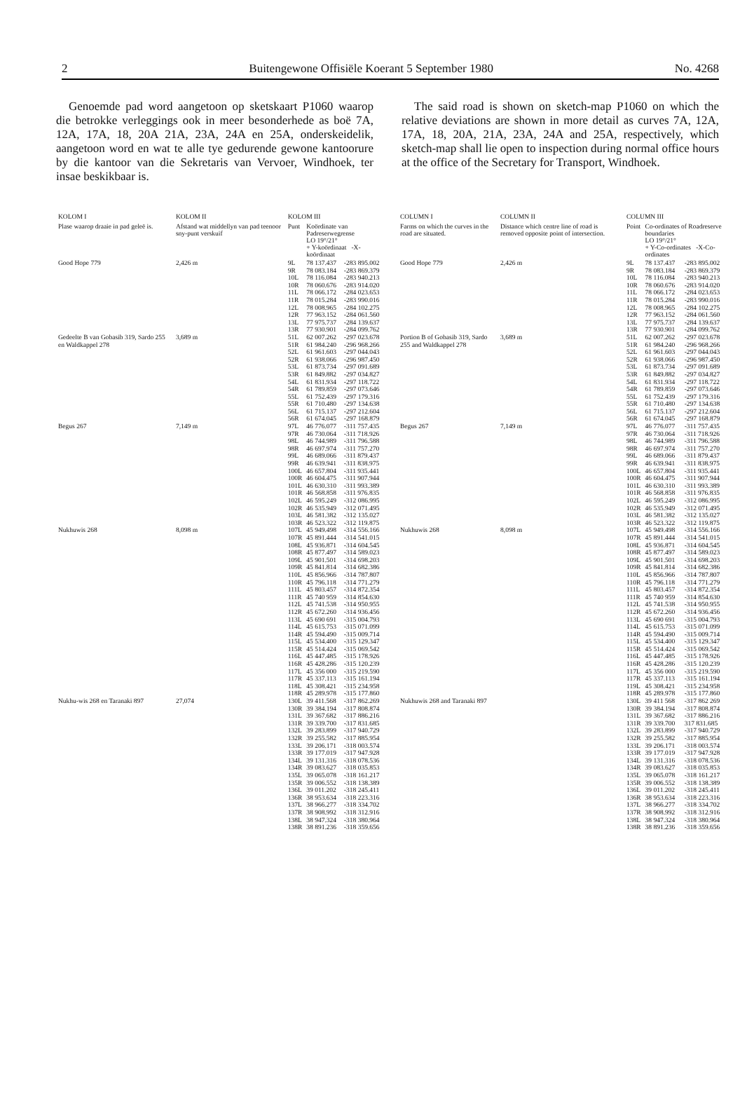2 Buitengewone Offisiële Koerant 5 September 1980 No. 4268
Genoemde pad word aangetoon op sketskaart P1060 waarop die betrokke verleggings ook in meer besonderhede as boë 7A, 12A, 17A, 18, 20A 21A, 23A, 24A en 25A, onderskeidelik, aangetoon word en wat te alle tye gedurende gewone kantoorure by die kantoor van die Sekretaris van Vervoer, Windhoek, ter insae beskikbaar is.
The said road is shown on sketch-map P1060 on which the relative deviations are shown in more detail as curves 7A, 12A, 17A, 18, 20A, 21A, 23A, 24A and 25A, respectively, which sketch-map shall lie open to inspection during normal office hours at the office of the Secretary for Transport, Windhoek.
| KOLOM I | KOLOM II | KOLOM III | | |
| --- | --- | --- | --- | --- |
| Plase waarop draaie in pad geleë is. | Afstand wat middellyn van pad teenoor sny-punt verskuif | Punt | Koördinate van Padreserwegrense LO 19°/21° + Y-koördinaat -X-koördinaat | |
| Good Hope 779 | 2,426 m | 9L 9R 10L 10R 11L 11R 12L 12R 13L 13R | 78 137.437 78 083.184 78 116.084 78 060.676 78 066.172 78 015.284 78 008.965 77 963.152 77 975.737 77 930.901 | -283 895.002 -283 869.379 -283 940.213 -283 914.020 -284 023.653 -283 990.016 -284 102.275 -284 061.560 -284 139.637 -284 099.762 |
| Gedeelte B van Gobasib 319, Sardo 255 en Waldkappel 278 | 3,689 m | 51L 51R 52L 52R 53L 53R 54L 54R 55L 55R 56L 56R | 62 007.262 61 984.240 61 961.603 61 938.066 61 873.734 61 849.882 61 831.934 61 789.859 61 752.439 61 710.480 61 715.137 61 674.045 | -297 023.678 -296 968.266 -297 044.043 -296 987.450 -297 091.689 -297 034.827 -297 118.722 -297 073.646 -297 179.316 -297 134.638 -297 212.604 -297 168.879 |
| Begus 267 | 7,149 m | 97L 97R 98L 98R 99L 99R 100L 100R 101L 101R 102L 102R 103L 103R | 46 776.077 46 730.064 46 744.989 46 697.974 46 689.066 46 639.941 46 657.804 46 604.475 46 630.310 46 568.858 46 595.249 46 535.949 46 581.382 46 523.322 | -311 757.435 -311 718.926 -311 796.588 -311 757.270 -311 879.437 -311 838.975 -311 935.441 -311 907.944 -311 993.389 -311 976.835 -312 086.995 -312 071.495 -312 135.027 -312 119.875 |
| Nukhuwis 268 | 8,098 m | 107L 107R 108L 108R 109L 109R 110L 110R 111L 111R 112L 112R 113L 114L 114R 115L 115R 116L 116R 117L 117R 118L 118R | 45 949.498 45 891.444 45 936.871 45 877.497 45 901.501 45 841.814 45 856.966 45 796.118 45 803.457 45 740 959 45 741.538 45 672.260 45 690 691 45 615.753 45 594.490 45 534.400 45 514.424 45 447.485 45 428.286 45 356 000 45 337.113 45 308.421 45 289.978 | -314 556.166 -314 541.015 -314 604.545 -314 589.023 -314 698.203 -314 682.386 -314 787.807 -314 771.279 -314 872.354 -314 854.630 -314 950.955 -314 936.456 -315 004.793 -315 071.099 -315 009.714 -315 129.347 -315 069.542 -315 178.926 -315 120.239 -315 219.590 -315 161.194 -315 234.958 -315 177.860 |
| Nukhu-wis 268 en Taranaki 897 | 27,074 | 130L 130R 131L 131R 132L 132R 133L 133R 134L 134R 135L 135R 136L 136R 137L 137R 138L 138R | 39 411.568 39 384.194 39 367.682 39 339.700 39 283.899 39 255.582 39 206.171 39 177.019 39 131.316 39 083.627 39 065.078 39 006.552 39 011.202 38 953.634 38 966.277 38 908.992 38 947.324 38 891.236 | -317 862.269 -317 808.874 -317 886.216 -317 831.685 -317 940.729 -317 885.954 -318 003.574 -317 947.928 -318 078.536 -318 035.853 -318 161.217 -318 138.389 -318 245.411 -318 223.316 -318 334.702 -318 312.916 -318 380.964 -318 359.656 |
| COLUMN I | COLUMN II | COLUMN III | | |
| --- | --- | --- | --- | --- |
| Farms on which the curves in the road are situated. | Distance which centre line of road is removed opposite point of intersection. | Point | Co-ordinates of Roadreserve boundaries LO 19°/21° + Y-Co-ordinates -X-Co-ordinates | |
| Good Hope 779 | 2,426 m | 9L 9R 10L 10R 11L 11R 12L 12R 13L 13R | 78 137.437 78 083.184 78 116.084 78 060.676 78 066.172 78 015.284 78 008.965 77 963.152 77 975.737 77 930.901 | -283 895.002 -283 869.379 -283 940.213 -283 914.020 -284 023.653 -283 990.016 -284 102.275 -284 061.560 -284 139.637 -284 099.762 |
| Portion B of Gobasib 319, Sardo 255 and Waldkappel 278 | 3,689 m | 51L 51R 52L 52R 53L 53R 54L 54R 55L 55R 56L 56R | 62 007.262 61 984.240 61 961.603 61 938.066 61 873.734 61 849.882 61 831.934 61 789.859 61 752.439 61 710.480 61 715.137 61 674.045 | -297 023.678 -296 968.266 -297 044.043 -296 987.450 -297 091.689 -297 034.827 -297 118.722 -297 073.646 -297 179.316 -297 134.638 -297 212.604 -297 168.879 |
| Begus 267 | 7,149 m | 97L 97R 98L 98R 99L 99R 100L 100R 101L 101R 102L 102R 103L 103R | 46 776.077 46 730.064 46 744.989 46 697.974 46 689.066 46 639.941 46 657.804 46 604.475 46 630.310 46 568.858 46 595.249 46 535.949 46 581.382 46 523.322 | -311 757.435 -311 718.926 -311 796.588 -311 757.270 -311 879.437 -311 838.975 -311 935.441 -311 907.944 -311 993.389 -311 976.835 -312 086.995 -312 071.495 -312 135.027 -312 119.875 |
| Nukhuwis 268 | 8,098 m | 107L 107R 108L 108R 109L 109R 110L 110R 111L 111R 112L 112R 113L 114L 114R 115L 115R 116L 116R 117L 117R 119L 118R | 45 949.498 45 891.444 45 936.871 45 877.497 45 901.501 45 841.814 45 856.966 45 796.118 45 803.457 45 740 959 45 741.538 45 672.260 45 690 691 45 615.753 45 594.490 45 534.400 45 514.424 45 447.485 45 428.286 45 356 000 45 337.113 45 308.421 45 289.978 | -314 556.166 -314 541.015 -314 604.545 -314 589.023 -314 698.203 -314 682.386 -314 787.807 -314 771.279 -314 872.354 -314 854.630 -314 950.955 -314 936.456 -315 004.793 -315 071.099 -315 009.714 -315 129.347 -315 069.542 -315 178.926 -315 120.239 -315 219.590 -315 161.194 -315 234.958 -315 177.860 |
| Nukhuwis 268 and Taranaki 897 | | 130L 130R 131L 131R 132L 132R 133L 133R 134L 134R 135L 135R 136L 136R 137L 137R 138L 138R | 39 411 568 39 384.194 39 367.682 39 339.700 39 283.899 39 255.582 39 206.171 39 177.019 39 131.316 39 083.627 39 065.078 39 006.552 39 011.202 38 953.634 38 966.277 38 908.992 38 947.324 38 891.236 | -317 862 269 -317 808.874 -317 886.216 317 831.685 -317 940.729 -317 885.954 -318 003.574 -317 947.928 -318 078.536 -318 035.853 -318 161.217 -318 138.389 -318 245.411 -318 223.316 -318 334.702 -318 312.916 -318 380.964 -318 359.656 |